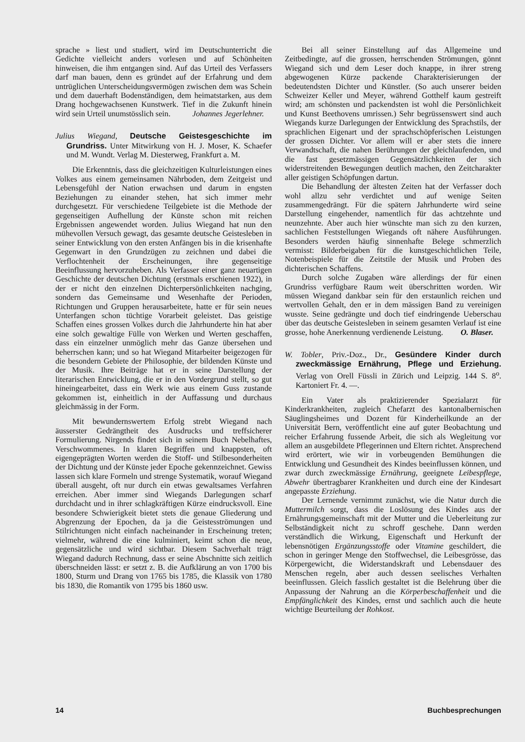sprache » liest und studiert, wird im Deutschunterricht die Gedichte vielleicht anders vorlesen und auf Schönheiten hinweisen, die ihm entgangen sind. Auf das Urteil des Verfassers darf man bauen, denn es gründet auf der Erfahrung und dem untrüglichen Unterscheidungsvermögen zwischen dem was Schein und dem dauerhaft Bodenständigen, dem heimatstarken, aus dem Drang hochgewachsenen Kunstwerk. Tief in die Zukunft hinein wird sein Urteil unumstösslich sein. Johannes Jegerlehner.
Julius Wiegand, Deutsche Geistesgeschichte im Grundriss. Unter Mitwirkung von H. J. Moser, K. Schaefer und M. Wundt. Verlag M. Diesterweg, Frankfurt a. M.
Die Erkenntnis, dass die gleichzeitigen Kulturleistungen eines Volkes aus einem gemeinsamen Nährboden, dem Zeitgeist und Lebensgefühl der Nation erwachsen und darum in engsten Beziehungen zu einander stehen, hat sich immer mehr durchgesetzt. Für verschiedene Teilgebiete ist die Methode der gegenseitigen Aufhellung der Künste schon mit reichen Ergebnissen angewendet worden. Julius Wiegand hat nun den mühevollen Versuch gewagt, das gesamte deutsche Geistesleben in seiner Entwicklung von den ersten Anfängen bis in die krisenhafte Gegenwart in den Grundzügen zu zeichnen und dabei die Verflochtenheit der Erscheinungen, ihre gegenseitige Beeinflussung hervorzuheben. Als Verfasser einer ganz neuartigen Geschichte der deutschen Dichtung (erstmals erschienen 1922), in der er nicht den einzelnen Dichterpersönlichkeiten nachging, sondern das Gemeinsame und Wesenhafte der Perioden, Richtungen und Gruppen herausarbeitete, hatte er für sein neues Unterfangen schon tüchtige Vorarbeit geleistet. Das geistige Schaffen eines grossen Volkes durch die Jahrhunderte hin hat aber eine solch gewaltige Fülle von Werken und Werten geschaffen, dass ein einzelner unmöglich mehr das Ganze übersehen und beherrschen kann; und so hat Wiegand Mitarbeiter beigezogen für die besondern Gebiete der Philosophie, der bildenden Künste und der Musik. Ihre Beiträge hat er in seine Darstellung der literarischen Entwicklung, die er in den Vordergrund stellt, so gut hineingearbeitet, dass ein Werk wie aus einem Guss zustande gekommen ist, einheitlich in der Auffassung und durchaus gleichmässig in der Form.
Mit bewundernswertem Erfolg strebt Wiegand nach äusserster Gedrängtheit des Ausdrucks und treffsicherer Formulierung. Nirgends findet sich in seinem Buch Nebelhaftes, Verschwommenes. In klaren Begriffen und knappsten, oft eigengeprägten Worten werden die Stoff- und Stilbesonderheiten der Dichtung und der Künste jeder Epoche gekennzeichnet. Gewiss lassen sich klare Formeln und strenge Systematik, worauf Wiegand überall ausgeht, oft nur durch ein etwas gewaltsames Verfahren erreichen. Aber immer sind Wiegands Darlegungen scharf durchdacht und in ihrer schlagkräftigen Kürze eindrucksvoll. Eine besondere Schwierigkeit bietet stets die genaue Gliederung und Abgrenzung der Epochen, da ja die Geistesströmungen und Stilrichtungen nicht einfach nacheinander in Erscheinung treten; vielmehr, während die eine kulminiert, keimt schon die neue, gegensätzliche und wird sichtbar. Diesem Sachverhalt trägt Wiegand dadurch Rechnung, dass er seine Abschnitte sich zeitlich überschneiden lässt: er setzt z. B. die Aufklärung an von 1700 bis 1800, Sturm und Drang von 1765 bis 1785, die Klassik von 1780 bis 1830, die Romantik von 1795 bis 1860 usw.
Bei all seiner Einstellung auf das Allgemeine und Zeitbedingte, auf die grossen, herrschenden Strömungen, gönnt Wiegand sich und dem Leser doch knappe, in ihrer streng abgewogenen Kürze packende Charakterisierungen der bedeutendsten Dichter und Künstler. (So auch unserer beiden Schweizer Keller und Meyer, während Gotthelf kaum gestreift wird; am schönsten und packendsten ist wohl die Persönlichkeit und Kunst Beethovens umrissen.) Sehr begrüssenswert sind auch Wiegands kurze Darlegungen der Entwicklung des Sprachstils, der sprachlichen Eigenart und der sprachschöpferischen Leistungen der grossen Dichter. Vor allem will er aber stets die innere Verwandtschaft, die nahen Berührungen der gleichlaufenden, und die fast gesetzmässigen Gegensätzlichkeiten der sich widerstreitenden Bewegungen deutlich machen, den Zeitcharakter aller geistigen Schöpfungen dartun.
Die Behandlung der ältesten Zeiten hat der Verfasser doch wohl allzu sehr verdichtet und auf wenige Seiten zusammengedrängt. Für die spätern Jahrhunderte wird seine Darstellung eingehender, namentlich für das achtzehnte und neunzehnte. Aber auch hier wünschte man sich zu den kurzen, sachlichen Feststellungen Wiegands oft nähere Ausführungen. Besonders werden häufig sinnenhafte Belege schmerzlich vermisst: Bilderbeigaben für die kunstgeschichtlichen Teile, Notenbeispiele für die Zeitstile der Musik und Proben des dichterischen Schaffens.
Durch solche Zugaben wäre allerdings der für einen Grundriss verfügbare Raum weit überschritten worden. Wir müssen Wiegand dankbar sein für den erstaunlich reichen und wertvollen Gehalt, den er in dem mässigen Band zu vereinigen wusste. Seine gedrängte und doch tief eindringende Ueberschau über das deutsche Geistesleben in seinem gesamten Verlauf ist eine grosse, hohe Anerkennung verdienende Leistung. O. Blaser.
W. Tobler, Priv.-Doz., Dr., Gesündere Kinder durch zweckmässige Ernährung, Pflege und Erziehung. Verlag von Orell Füssli in Zürich und Leipzig. 144 S. 8<sup>o</sup>. Kartoniert Fr. 4. —.
Ein Vater als praktizierender Spezialarzt für Kinderkrankheiten, zugleich Chefarzt des kantonalbernischen Säuglingsheimes und Dozent für Kinderheilkunde an der Universität Bern, veröffentlicht eine auf guter Beobachtung und reicher Erfahrung fussende Arbeit, die sich als Wegleitung vor allem an ausgebildete Pflegerinnen und Eltern richtet. Ansprechend wird erörtert, wie wir in vorbeugenden Bemühungen die Entwicklung und Gesundheit des Kindes beeinflussen können, und zwar durch zweckmässige Ernährung, geeignete Leibespflege, Abwehr übertragbarer Krankheiten und durch eine der Kindesart angepasste Erziehung.
Der Lernende vernimmt zunächst, wie die Natur durch die Muttermilch sorgt, dass die Loslösung des Kindes aus der Ernährungsgemeinschaft mit der Mutter und die Ueberleitung zur Selbständigkeit nicht zu schroff geschehe. Dann werden verständlich die Wirkung, Eigenschaft und Herkunft der lebensnötigen Ergänzungsstoffe oder Vitamine geschildert, die schon in geringer Menge den Stoffwechsel, die Leibesgrösse, das Körpergewicht, die Widerstandskraft und Lebensdauer des Menschen regeln, aber auch dessen seelisches Verhalten beeinflussen. Gleich fasslich gestaltet ist die Belehrung über die Anpassung der Nahrung an die Körperbeschaffenheit und die Empfänglichkeit des Kindes, ernst und sachlich auch die heute wichtige Beurteilung der Rohkost.
14 Buchbesprechungen